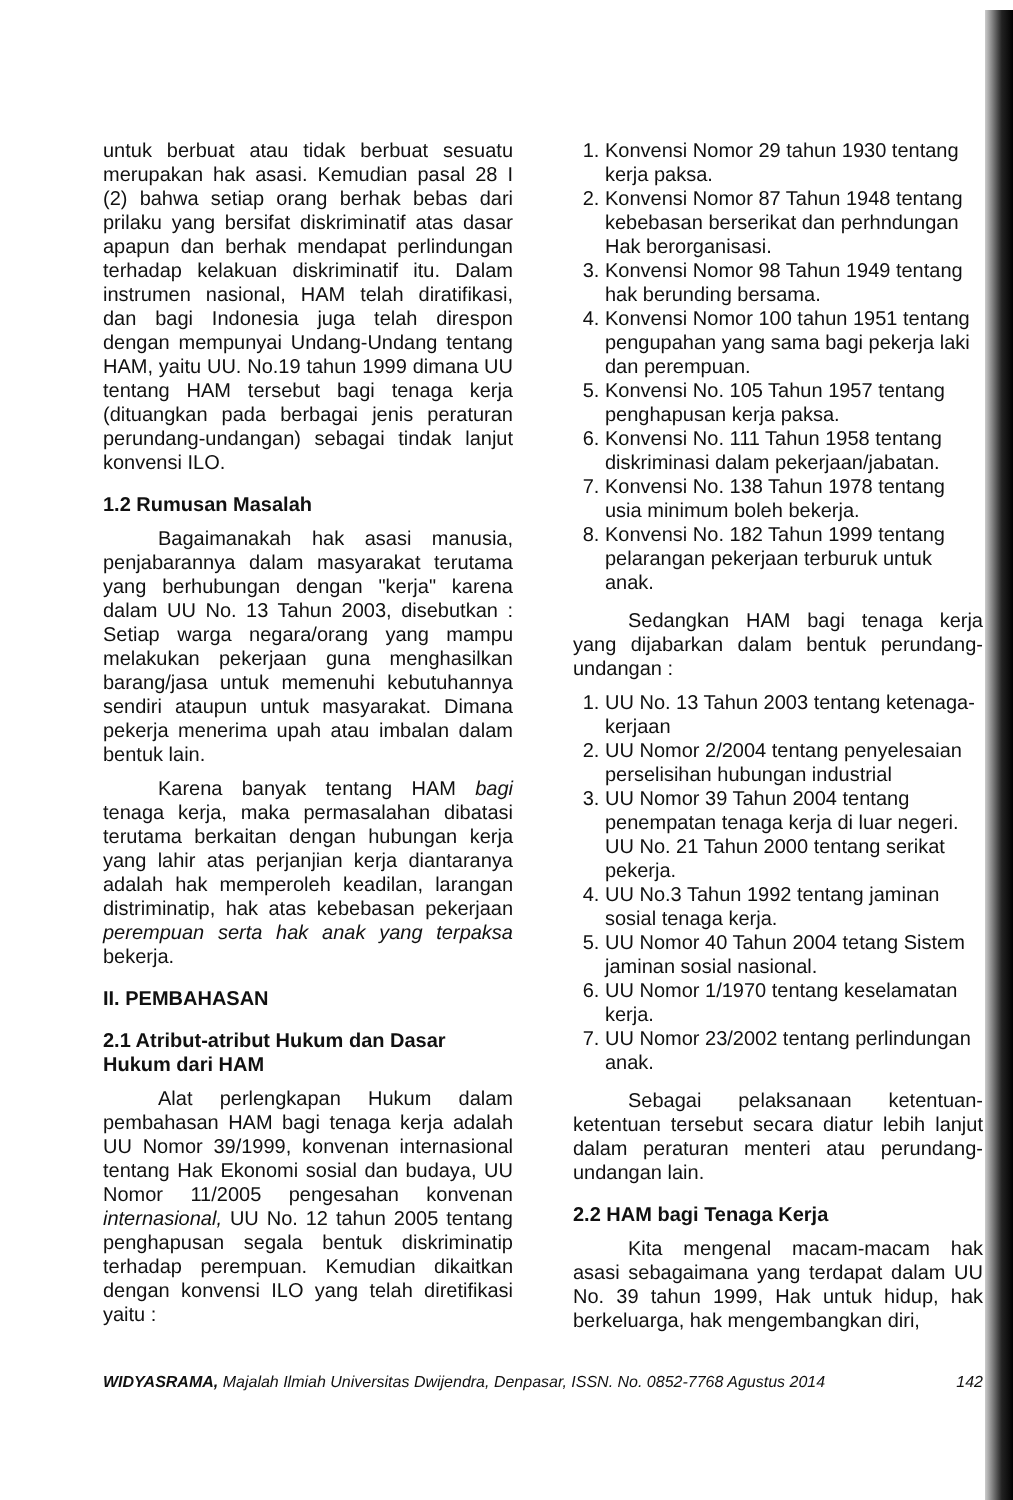untuk berbuat atau tidak berbuat sesuatu merupakan hak asasi. Kemudian pasal 28 I (2) bahwa setiap orang berhak bebas dari prilaku yang bersifat diskriminatif atas dasar apapun dan berhak mendapat perlindungan terhadap kelakuan diskriminatif itu. Dalam instrumen nasional, HAM telah diratifikasi, dan bagi Indonesia juga telah direspon dengan mempunyai Undang-Undang tentang HAM, yaitu UU. No.19 tahun 1999 dimana UU tentang HAM tersebut bagi tenaga kerja (dituangkan pada berbagai jenis peraturan perundang-undangan) sebagai tindak lanjut konvensi ILO.
1.2 Rumusan Masalah
Bagaimanakah hak asasi manusia, penjabarannya dalam masyarakat terutama yang berhubungan dengan "kerja" karena dalam UU No. 13 Tahun 2003, disebutkan : Setiap warga negara/orang yang mampu melakukan pekerjaan guna menghasilkan barang/jasa untuk memenuhi kebutuhannya sendiri ataupun untuk masyarakat. Dimana pekerja menerima upah atau imbalan dalam bentuk lain.
Karena banyak tentang HAM bagi tenaga kerja, maka permasalahan dibatasi terutama berkaitan dengan hubungan kerja yang lahir atas perjanjian kerja diantaranya adalah hak memperoleh keadilan, larangan distriminatip, hak atas kebebasan pekerjaan perempuan serta hak anak yang terpaksa bekerja.
II. PEMBAHASAN
2.1 Atribut-atribut Hukum dan Dasar Hukum dari HAM
Alat perlengkapan Hukum dalam pembahasan HAM bagi tenaga kerja adalah UU Nomor 39/1999, konvenan internasional tentang Hak Ekonomi sosial dan budaya, UU Nomor 11/2005 pengesahan konvenan internasional, UU No. 12 tahun 2005 tentang penghapusan segala bentuk diskriminatip terhadap perempuan. Kemudian dikaitkan dengan konvensi ILO yang telah diretifikasi yaitu :
1. Konvensi Nomor 29 tahun 1930 tentang kerja paksa.
2. Konvensi Nomor 87 Tahun 1948 tentang kebebasan berserikat dan perhndungan Hak berorganisasi.
3. Konvensi Nomor 98 Tahun 1949 tentang hak berunding bersama.
4. Konvensi Nomor 100 tahun 1951 tentang pengupahan yang sama bagi pekerja laki dan perempuan.
5. Konvensi No. 105 Tahun 1957 tentang penghapusan kerja paksa.
6. Konvensi No. 111 Tahun 1958 tentang diskriminasi dalam pekerjaan/jabatan.
7. Konvensi No. 138 Tahun 1978 tentang usia minimum boleh bekerja.
8. Konvensi No. 182 Tahun 1999 tentang pelarangan pekerjaan terburuk untuk anak.
Sedangkan HAM bagi tenaga kerja yang dijabarkan dalam bentuk perundang-undangan :
1. UU No. 13 Tahun 2003 tentang ketenaga-kerjaan
2. UU Nomor 2/2004 tentang penyelesaian perselisihan hubungan industrial
3. UU Nomor 39 Tahun 2004 tentang penempatan tenaga kerja di luar negeri. UU No. 21 Tahun 2000 tentang serikat pekerja.
4. UU No.3 Tahun 1992 tentang jaminan sosial tenaga kerja.
5. UU Nomor 40 Tahun 2004 tetang Sistem jaminan sosial nasional.
6. UU Nomor 1/1970 tentang keselamatan kerja.
7. UU Nomor 23/2002 tentang perlindungan anak.
Sebagai pelaksanaan ketentuan-ketentuan tersebut secara diatur lebih lanjut dalam peraturan menteri atau perundang-undangan lain.
2.2 HAM bagi Tenaga Kerja
Kita mengenal macam-macam hak asasi sebagaimana yang terdapat dalam UU No. 39 tahun 1999, Hak untuk hidup, hak berkeluarga, hak mengembangkan diri,
WIDYASRAMA, Majalah Ilmiah Universitas Dwijendra, Denpasar, ISSN. No. 0852-7768 Agustus 2014 142